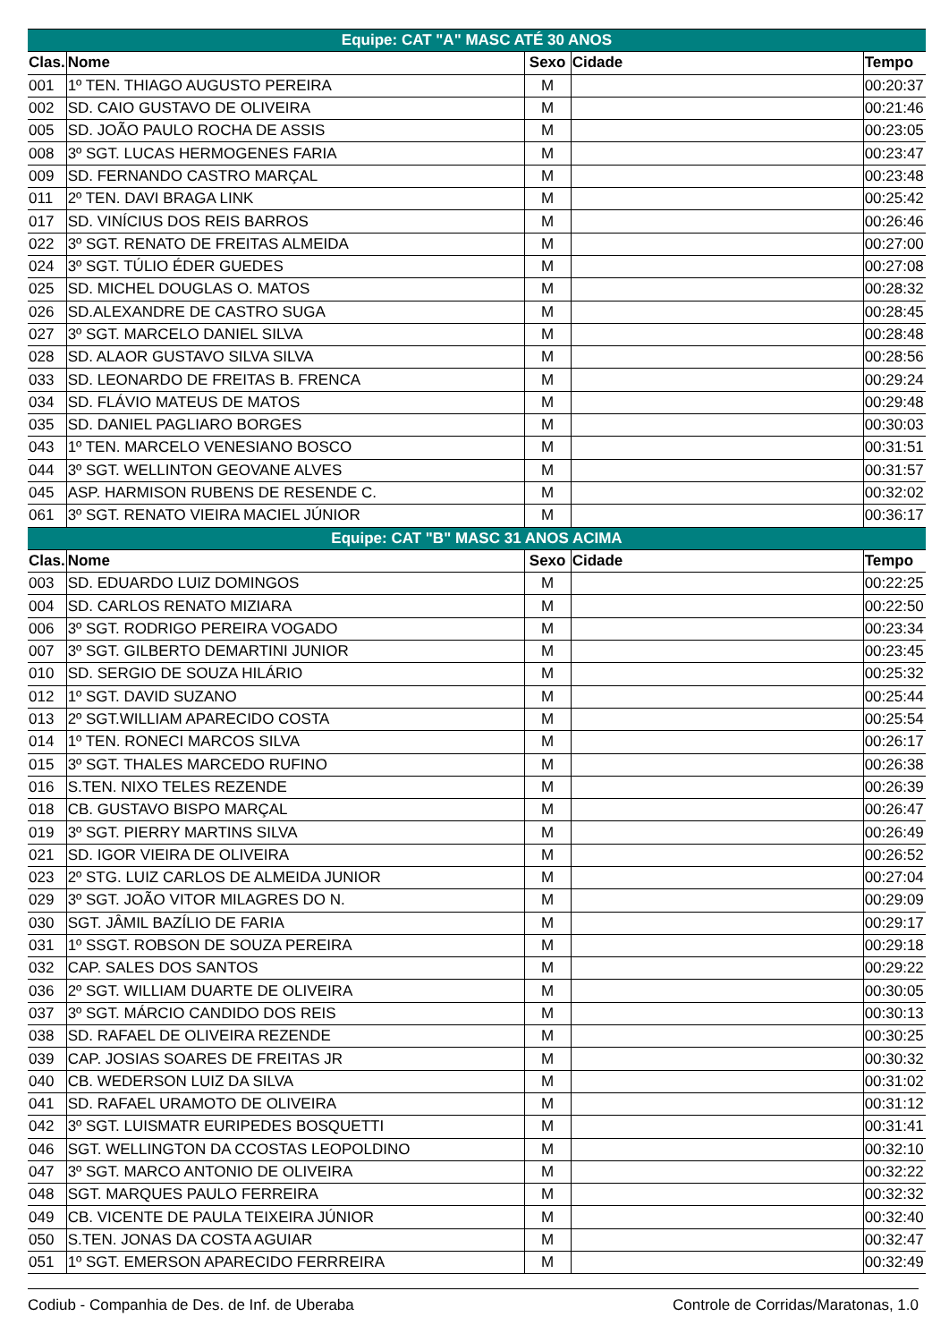| Equipe: CAT "A" MASC ATÉ 30 ANOS | | | | |
| Clas. | Nome | Sexo | Cidade | Tempo |
| 001 | 1º TEN. THIAGO AUGUSTO PEREIRA | M | | 00:20:37 |
| 002 | SD. CAIO GUSTAVO DE OLIVEIRA | M | | 00:21:46 |
| 005 | SD. JOÃO PAULO ROCHA DE ASSIS | M | | 00:23:05 |
| 008 | 3º SGT. LUCAS HERMOGENES FARIA | M | | 00:23:47 |
| 009 | SD. FERNANDO CASTRO MARÇAL | M | | 00:23:48 |
| 011 | 2º TEN. DAVI BRAGA LINK | M | | 00:25:42 |
| 017 | SD. VINÍCIUS DOS REIS BARROS | M | | 00:26:46 |
| 022 | 3º SGT. RENATO DE FREITAS ALMEIDA | M | | 00:27:00 |
| 024 | 3º SGT. TÚLIO ÉDER GUEDES | M | | 00:27:08 |
| 025 | SD. MICHEL DOUGLAS O. MATOS | M | | 00:28:32 |
| 026 | SD.ALEXANDRE DE CASTRO SUGA | M | | 00:28:45 |
| 027 | 3º SGT. MARCELO DANIEL SILVA | M | | 00:28:48 |
| 028 | SD. ALAOR GUSTAVO SILVA SILVA | M | | 00:28:56 |
| 033 | SD. LEONARDO DE FREITAS B. FRENCA | M | | 00:29:24 |
| 034 | SD. FLÁVIO MATEUS DE MATOS | M | | 00:29:48 |
| 035 | SD. DANIEL PAGLIARO BORGES | M | | 00:30:03 |
| 043 | 1º TEN. MARCELO VENESIANO BOSCO | M | | 00:31:51 |
| 044 | 3º SGT. WELLINTON GEOVANE ALVES | M | | 00:31:57 |
| 045 | ASP. HARMISON RUBENS DE RESENDE C. | M | | 00:32:02 |
| 061 | 3º SGT. RENATO VIEIRA MACIEL JÚNIOR | M | | 00:36:17 |
| Equipe: CAT "B" MASC 31 ANOS ACIMA | | | | |
| Clas. | Nome | Sexo | Cidade | Tempo |
| 003 | SD. EDUARDO LUIZ DOMINGOS | M | | 00:22:25 |
| 004 | SD. CARLOS RENATO MIZIARA | M | | 00:22:50 |
| 006 | 3º SGT. RODRIGO PEREIRA VOGADO | M | | 00:23:34 |
| 007 | 3º SGT. GILBERTO DEMARTINI JUNIOR | M | | 00:23:45 |
| 010 | SD. SERGIO DE SOUZA HILÁRIO | M | | 00:25:32 |
| 012 | 1º SGT. DAVID SUZANO | M | | 00:25:44 |
| 013 | 2º SGT.WILLIAM APARECIDO COSTA | M | | 00:25:54 |
| 014 | 1º TEN. RONECI MARCOS SILVA | M | | 00:26:17 |
| 015 | 3º SGT. THALES MARCEDO RUFINO | M | | 00:26:38 |
| 016 | S.TEN. NIXO TELES REZENDE | M | | 00:26:39 |
| 018 | CB. GUSTAVO BISPO MARÇAL | M | | 00:26:47 |
| 019 | 3º SGT. PIERRY MARTINS SILVA | M | | 00:26:49 |
| 021 | SD. IGOR VIEIRA DE OLIVEIRA | M | | 00:26:52 |
| 023 | 2º STG. LUIZ CARLOS DE ALMEIDA JUNIOR | M | | 00:27:04 |
| 029 | 3º SGT. JOÃO VITOR MILAGRES DO N. | M | | 00:29:09 |
| 030 | SGT. JÂMIL BAZÍLIO DE FARIA | M | | 00:29:17 |
| 031 | 1º SSGT. ROBSON DE SOUZA PEREIRA | M | | 00:29:18 |
| 032 | CAP. SALES DOS SANTOS | M | | 00:29:22 |
| 036 | 2º SGT. WILLIAM DUARTE DE OLIVEIRA | M | | 00:30:05 |
| 037 | 3º SGT. MÁRCIO CANDIDO DOS REIS | M | | 00:30:13 |
| 038 | SD. RAFAEL DE OLIVEIRA REZENDE | M | | 00:30:25 |
| 039 | CAP. JOSIAS SOARES DE FREITAS JR | M | | 00:30:32 |
| 040 | CB. WEDERSON LUIZ DA SILVA | M | | 00:31:02 |
| 041 | SD. RAFAEL URAMOTO DE OLIVEIRA | M | | 00:31:12 |
| 042 | 3º SGT. LUISMATR EURIPEDES BOSQUETTI | M | | 00:31:41 |
| 046 | SGT. WELLINGTON DA CCOSTAS LEOPOLDINO | M | | 00:32:10 |
| 047 | 3º SGT. MARCO ANTONIO DE OLIVEIRA | M | | 00:32:22 |
| 048 | SGT. MARQUES PAULO FERREIRA | M | | 00:32:32 |
| 049 | CB. VICENTE DE PAULA TEIXEIRA JÚNIOR | M | | 00:32:40 |
| 050 | S.TEN. JONAS DA COSTA AGUIAR | M | | 00:32:47 |
| 051 | 1º SGT. EMERSON APARECIDO FERRREIRA | M | | 00:32:49 |
Codiub - Companhia de Des. de Inf. de Uberaba Controle de Corridas/Maratonas, 1.0